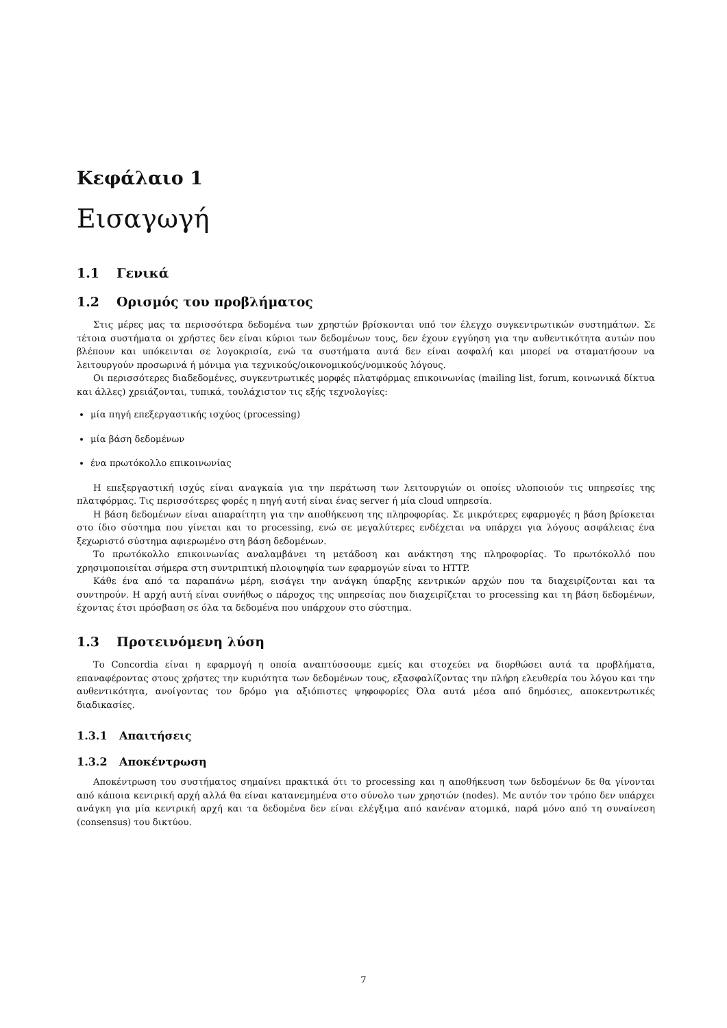Κεφάλαιο 1
Εισαγωγή
1.1 Γενικά
1.2 Ορισμός του προβλήματος
Στις μέρες μας τα περισσότερα δεδομένα των χρηστών βρίσκονται υπό τον έλεγχο συγκεντρωτικών συστημάτων. Σε τέτοια συστήματα οι χρήστες δεν είναι κύριοι των δεδομένων τους, δεν έχουν εγγύηση για την αυθεντικότητα αυτών που βλέπουν και υπόκεινται σε λογοκρισία, ενώ τα συστήματα αυτά δεν είναι ασφαλή και μπορεί να σταματήσουν να λειτουργούν προσωρινά ή μόνιμα για τεχνικούς/οικονομικούς/νομικούς λόγους.
Οι περισσότερες διαδεδομένες, συγκεντρωτικές μορφές πλατφόρμας επικοινωνίας (mailing list, forum, κοινωνικά δίκτυα και άλλες) χρειάζονται, τυπικά, τουλάχιστον τις εξής τεχνολογίες:
μία πηγή επεξεργαστικής ισχύος (processing)
μία βάση δεδομένων
ένα πρωτόκολλο επικοινωνίας
Η επεξεργαστική ισχύς είναι αναγκαία για την περάτωση των λειτουργιών οι οποίες υλοποιούν τις υπηρεσίες της πλατφόρμας. Τις περισσότερες φορές η πηγή αυτή είναι ένας server ή μία cloud υπηρεσία.
Η βάση δεδομένων είναι απαραίτητη για την αποθήκευση της πληροφορίας. Σε μικρότερες εφαρμογές η βάση βρίσκεται στο ίδιο σύστημα που γίνεται και το processing, ενώ σε μεγαλύτερες ενδέχεται να υπάρχει για λόγους ασφάλειας ένα ξεχωριστό σύστημα αφιερωμένο στη βάση δεδομένων.
Το πρωτόκολλο επικοινωνίας αναλαμβάνει τη μετάδοση και ανάκτηση της πληροφορίας. Το πρωτόκολλό που χρησιμοποιείται σήμερα στη συντριπτική πλοιοψηφία των εφαρμογών είναι το HTTP.
Κάθε ένα από τα παραπάνω μέρη, εισάγει την ανάγκη ύπαρξης κεντρικών αρχών που τα διαχειρίζονται και τα συντηρούν. Η αρχή αυτή είναι συνήθως ο πάροχος της υπηρεσίας που διαχειρίζεται το processing και τη βάση δεδομένων, έχοντας έτσι πρόσβαση σε όλα τα δεδομένα που υπάρχουν στο σύστημα.
1.3 Προτεινόμενη λύση
Το Concordia είναι η εφαρμογή η οποία αναπτύσσουμε εμείς και στοχεύει να διορθώσει αυτά τα προβλήματα, επαναφέροντας στους χρήστες την κυριότητα των δεδομένων τους, εξασφαλίζοντας την πλήρη ελευθερία του λόγου και την αυθεντικότητα, ανοίγοντας τον δρόμο για αξιόπιστες ψηφοφορίες Όλα αυτά μέσα από δημόσιες, αποκεντρωτικές διαδικασίες.
1.3.1 Απαιτήσεις
1.3.2 Αποκέντρωση
Αποκέντρωση του συστήματος σημαίνει πρακτικά ότι το processing και η αποθήκευση των δεδομένων δε θα γίνονται από κάποια κεντρική αρχή αλλά θα είναι κατανεμημένα στο σύνολο των χρηστών (nodes). Με αυτόν τον τρόπο δεν υπάρχει ανάγκη για μία κεντρική αρχή και τα δεδομένα δεν είναι ελέγξιμα από κανέναν ατομικά, παρά μόνο από τη συναίνεση (consensus) του δικτύου.
7